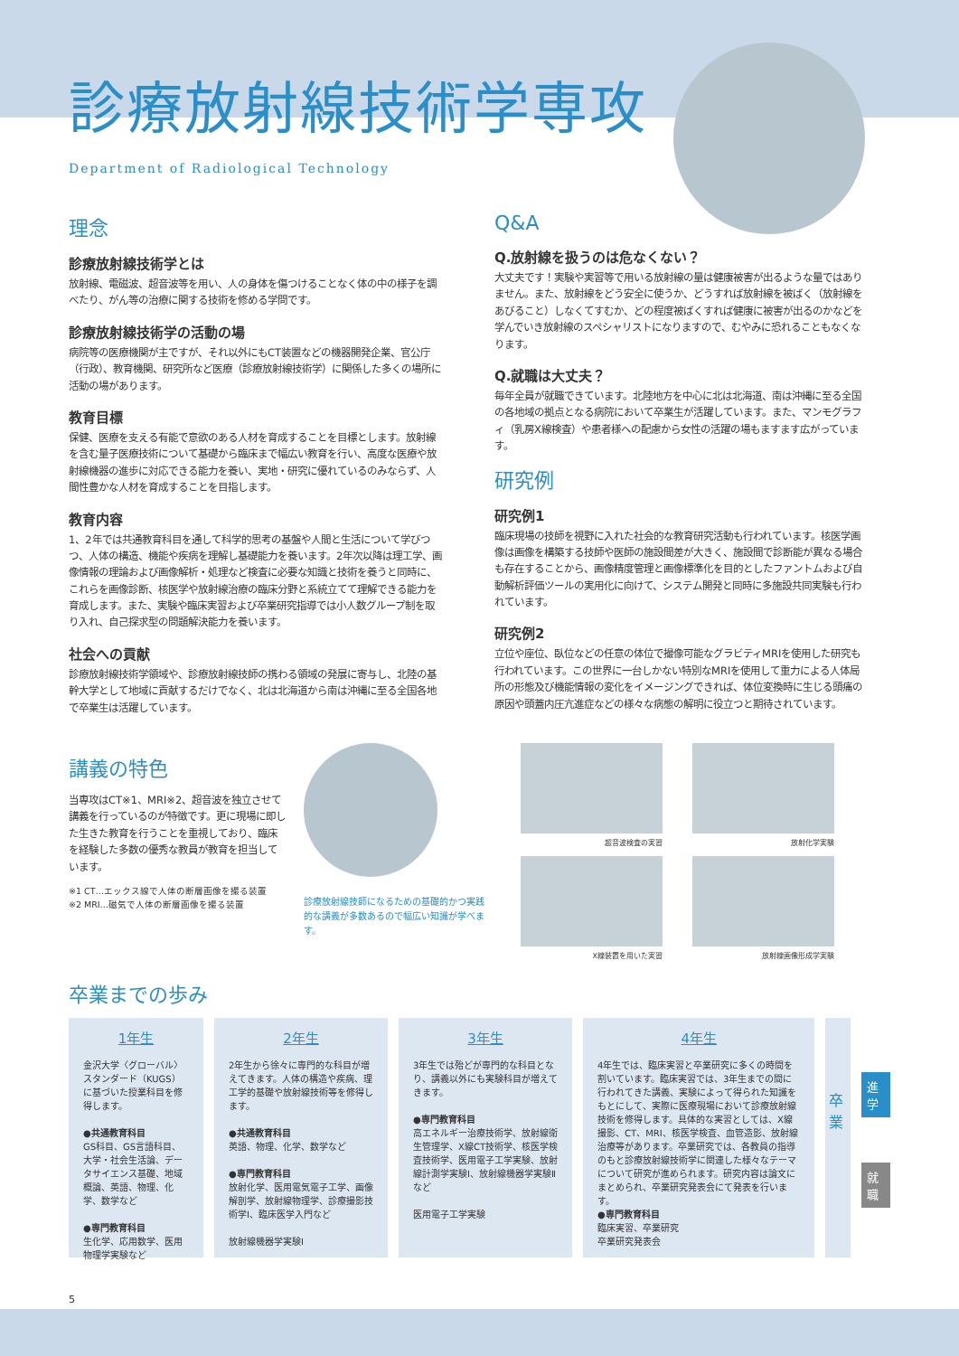診療放射線技術学専攻
Department of Radiological Technology
理念
診療放射線技術学とは
放射線、電磁波、超音波等を用い、人の身体を傷つけることなく体の中の様子を調べたり、がん等の治療に関する技術を修める学問です。
診療放射線技術学の活動の場
病院等の医療機関が主ですが、それ以外にもCT装置などの機器開発企業、官公庁（行政）、教育機関、研究所など医療（診療放射線技術学）に関係した多くの場所に活動の場があります。
教育目標
保健、医療を支える有能で意欲のある人材を育成することを目標とします。放射線を含む量子医療技術について基礎から臨床まで幅広い教育を行い、高度な医療や放射線機器の進歩に対応できる能力を養い、実地・研究に優れているのみならず、人間性豊かな人材を育成することを目指します。
教育内容
1、2年では共通教育科目を通して科学的思考の基盤や人間と生活について学びつつ、人体の構造、機能や疾病を理解し基礎能力を養います。2年次以降は理工学、画像情報の理論および画像解析・処理など検査に必要な知識と技術を養うと同時に、これらを画像診断、核医学や放射線治療の臨床分野と系統立てて理解できる能力を育成します。また、実験や臨床実習および卒業研究指導では小人数グループ制を取り入れ、自己探求型の問題解決能力を養います。
社会への貢献
診療放射線技術学領域や、診療放射線技師の携わる領域の発展に寄与し、北陸の基幹大学として地域に貢献するだけでなく、北は北海道から南は沖縄に至る全国各地で卒業生は活躍しています。
Q&A
Q.放射線を扱うのは危なくない？
大丈夫です！実験や実習等で用いる放射線の量は健康被害が出るような量ではありません。また、放射線をどう安全に使うか、どうすれば放射線を被ばく（放射線をあびること）しなくてすむか、どの程度被ばくすれば健康に被害が出るのかなどを学んでいき放射線のスペシャリストになりますので、むやみに恐れることもなくなります。
Q.就職は大丈夫？
毎年全員が就職できています。北陸地方を中心に北は北海道、南は沖縄に至る全国の各地域の拠点となる病院において卒業生が活躍しています。また、マンモグラフィ（乳房X線検査）や患者様への配慮から女性の活躍の場もますます広がっています。
研究例
研究例1
臨床現場の技師を視野に入れた社会的な教育研究活動も行われています。核医学画像は画像を構築する技師や医師の施設間差が大きく、施設間で診断能が異なる場合も存在することから、画像精度管理と画像標準化を目的としたファントムおよび自動解析評価ツールの実用化に向けて、システム開発と同時に多施設共同実験も行われています。
研究例2
立位や座位、臥位などの任意の体位で撮像可能なグラビティMRIを使用した研究も行われています。この世界に一台しかない特別なMRIを使用して重力による人体局所の形態及び機能情報の変化をイメージングできれば、体位変換時に生じる頭痛の原因や頭蓋内圧亢進症などの様々な病態の解明に役立つと期待されています。
講義の特色
当専攻はCT※1、MRI※2、超音波を独立させて講義を行っているのが特徴です。更に現場に即した生きた教育を行うことを重視しており、臨床を経験した多数の優秀な教員が教育を担当しています。
※1 CT…エックス線で人体の断層画像を撮る装置
※2 MRI…磁気で人体の断層画像を撮る装置
診療放射線技師になるための基礎的かつ実践的な講義が多数あるので幅広い知識が学べます。
超音波検査の実習
放射化学実験
X線装置を用いた実習
放射線画像形成学実験
卒業までの歩み
1年生
金沢大学〈グローバル〉スタンダード（KUGS）に基づいた授業科目を修得します。
●共通教育科目
GS科目、GS言語科目、大学・社会生活論、データサイエンス基礎、地域概論、英語、物理、化学、数学など
●専門教育科目
生化学、応用数学、医用物理学実験など
2年生
2年生から徐々に専門的な科目が増えてきます。人体の構造や疾病、理工学的基礎や放射線技術等を修得します。
●共通教育科目
英語、物理、化学、数学など
●専門教育科目
放射化学、医用電気電子工学、画像解剖学、放射線物理学、診療撮影技術学Ⅰ、臨床医学入門など
放射線機器学実験Ⅰ
3年生
3年生では殆どが専門的な科目となり、講義以外にも実験科目が増えてきます。
●専門教育科目
高エネルギー治療技術学、放射線衛生管理学、X線CT技術学、核医学検査技術学、医用電子工学実験、放射線計測学実験Ⅰ、放射線機器学実験Ⅱなど
医用電子工学実験
4年生
4年生では、臨床実習と卒業研究に多くの時間を割いています。臨床実習では、3年生までの間に行われてきた講義、実験によって得られた知識をもとにして、実際に医療現場において診療放射線技術を修得します。具体的な実習としては、X線撮影、CT、MRI、核医学検査、血管造影、放射線治療等があります。卒業研究では、各教員の指導のもと診療放射線技術学に関連した様々なテーマについて研究が進められます。研究内容は論文にまとめられ、卒業研究発表会にて発表を行います。
●専門教育科目
臨床実習、卒業研究
卒業研究発表会
卒業
進学
就職
5